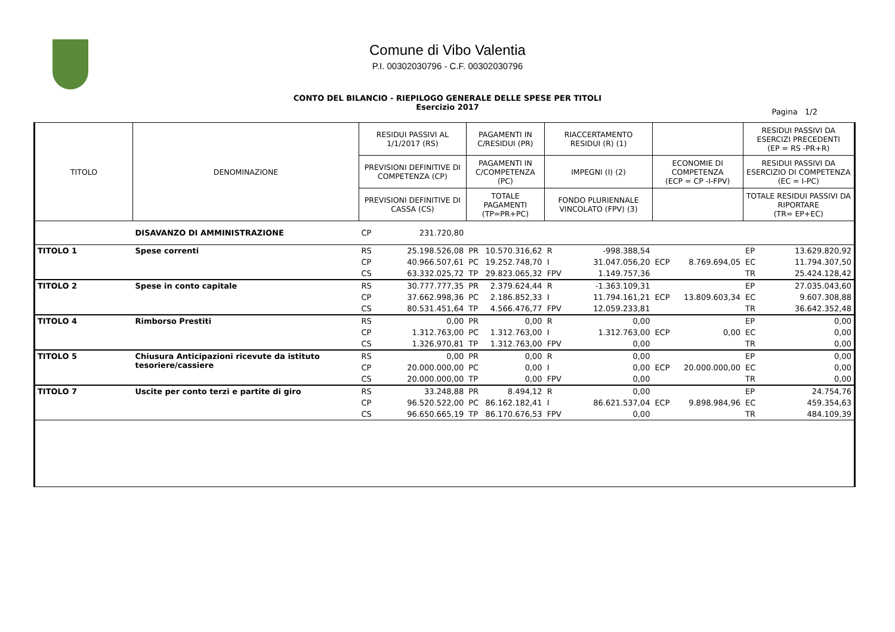Comune di Vibo Valentia
P.I. 00302030796 - C.F. 00302030796
CONTO DEL BILANCIO - RIEPILOGO GENERALE DELLE SPESE PER TITOLI
Esercizio 2017
Pagina 1/2
| TITOLO | DENOMINAZIONE | RESIDUI PASSIVI AL 1/1/2017 (RS) | | PAGAMENTI IN C/RESIDUI (PR) | | RIACCERTAMENTO RESIDUI (R) (1) | | | | RESIDUI PASSIVI DA ESERCIZI PRECEDENTI (EP = RS -PR+R) | |
| | | PREVISIONI DEFINITIVE DI COMPETENZA (CP) | | PAGAMENTI IN C/COMPETENZA (PC) | | IMPEGNI (I) (2) | | ECONOMIE DI COMPETENZA (ECP = CP -I-FPV) | | RESIDUI PASSIVI DA ESERCIZIO DI COMPETENZA (EC = I-PC) | |
| | | PREVISIONI DEFINITIVE DI CASSA (CS) | | TOTALE PAGAMENTI (TP=PR+PC) | | FONDO PLURIENNALE VINCOLATO (FPV) (3) | | | | TOTALE RESIDUI PASSIVI DA RIPORTARE (TR= EP+EC) | |
| | DISAVANZO DI AMMINISTRAZIONE | CP | 231.720,80 | | | | | | | | |
| TITOLO 1 | Spese correnti | RS | 25.198.526,08 | PR | 10.570.316,62 | R | -998.388,54 | | | EP | 13.629.820,92 |
| | | CP | 40.966.507,61 | PC | 19.252.748,70 | I | 31.047.056,20 | ECP | 8.769.694,05 | EC | 11.794.307,50 |
| | | CS | 63.332.025,72 | TP | 29.823.065,32 | FPV | 1.149.757,36 | | | TR | 25.424.128,42 |
| TITOLO 2 | Spese in conto capitale | RS | 30.777.777,35 | PR | 2.379.624,44 | R | -1.363.109,31 | | | EP | 27.035.043,60 |
| | | CP | 37.662.998,36 | PC | 2.186.852,33 | I | 11.794.161,21 | ECP | 13.809.603,34 | EC | 9.607.308,88 |
| | | CS | 80.531.451,64 | TP | 4.566.476,77 | FPV | 12.059.233,81 | | | TR | 36.642.352,48 |
| TITOLO 4 | Rimborso Prestiti | RS | 0,00 | PR | 0,00 | R | 0,00 | | | EP | 0,00 |
| | | CP | 1.312.763,00 | PC | 1.312.763,00 | I | 1.312.763,00 | ECP | 0,00 | EC | 0,00 |
| | | CS | 1.326.970,81 | TP | 1.312.763,00 | FPV | 0,00 | | | TR | 0,00 |
| TITOLO 5 | Chiusura Anticipazioni ricevute da istituto tesoriere/cassiere | RS | 0,00 | PR | 0,00 | R | 0,00 | | | EP | 0,00 |
| | | CP | 20.000.000,00 | PC | 0,00 | I | 0,00 | ECP | 20.000.000,00 | EC | 0,00 |
| | | CS | 20.000.000,00 | TP | 0,00 | FPV | 0,00 | | | TR | 0,00 |
| TITOLO 7 | Uscite per conto terzi e partite di giro | RS | 33.248,88 | PR | 8.494,12 | R | 0,00 | | | EP | 24.754,76 |
| | | CP | 96.520.522,00 | PC | 86.162.182,41 | I | 86.621.537,04 | ECP | 9.898.984,96 | EC | 459.354,63 |
| | | CS | 96.650.665,19 | TP | 86.170.676,53 | FPV | 0,00 | | | TR | 484.109,39 |